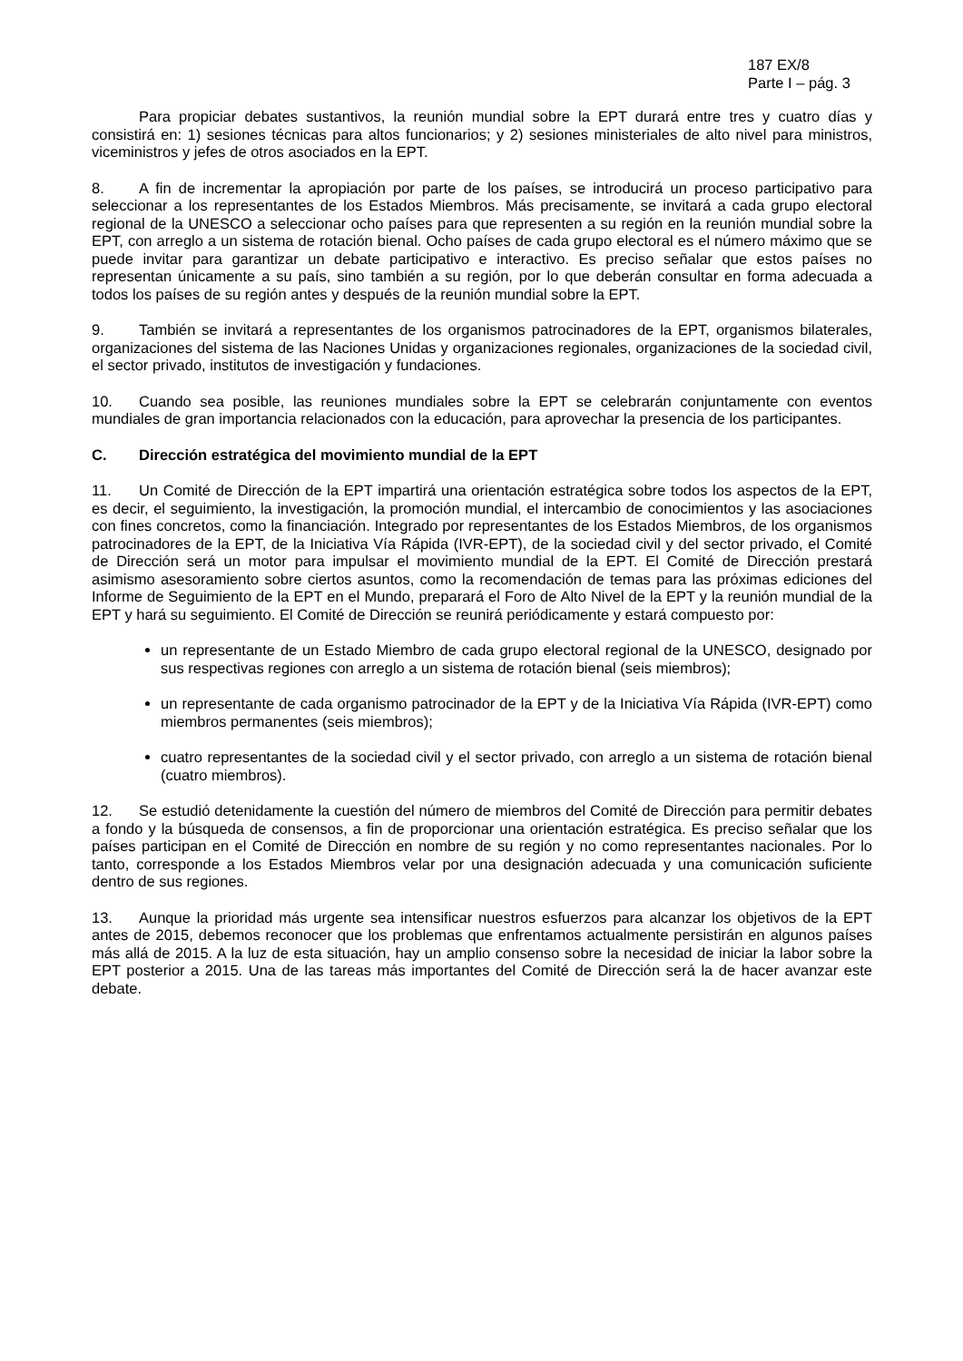187 EX/8
Parte I – pág. 3
Para propiciar debates sustantivos, la reunión mundial sobre la EPT durará entre tres y cuatro días y consistirá en: 1) sesiones técnicas para altos funcionarios; y 2) sesiones ministeriales de alto nivel para ministros, viceministros y jefes de otros asociados en la EPT.
8. A fin de incrementar la apropiación por parte de los países, se introducirá un proceso participativo para seleccionar a los representantes de los Estados Miembros. Más precisamente, se invitará a cada grupo electoral regional de la UNESCO a seleccionar ocho países para que representen a su región en la reunión mundial sobre la EPT, con arreglo a un sistema de rotación bienal. Ocho países de cada grupo electoral es el número máximo que se puede invitar para garantizar un debate participativo e interactivo. Es preciso señalar que estos países no representan únicamente a su país, sino también a su región, por lo que deberán consultar en forma adecuada a todos los países de su región antes y después de la reunión mundial sobre la EPT.
9. También se invitará a representantes de los organismos patrocinadores de la EPT, organismos bilaterales, organizaciones del sistema de las Naciones Unidas y organizaciones regionales, organizaciones de la sociedad civil, el sector privado, institutos de investigación y fundaciones.
10. Cuando sea posible, las reuniones mundiales sobre la EPT se celebrarán conjuntamente con eventos mundiales de gran importancia relacionados con la educación, para aprovechar la presencia de los participantes.
C. Dirección estratégica del movimiento mundial de la EPT
11. Un Comité de Dirección de la EPT impartirá una orientación estratégica sobre todos los aspectos de la EPT, es decir, el seguimiento, la investigación, la promoción mundial, el intercambio de conocimientos y las asociaciones con fines concretos, como la financiación. Integrado por representantes de los Estados Miembros, de los organismos patrocinadores de la EPT, de la Iniciativa Vía Rápida (IVR-EPT), de la sociedad civil y del sector privado, el Comité de Dirección será un motor para impulsar el movimiento mundial de la EPT. El Comité de Dirección prestará asimismo asesoramiento sobre ciertos asuntos, como la recomendación de temas para las próximas ediciones del Informe de Seguimiento de la EPT en el Mundo, preparará el Foro de Alto Nivel de la EPT y la reunión mundial de la EPT y hará su seguimiento. El Comité de Dirección se reunirá periódicamente y estará compuesto por:
un representante de un Estado Miembro de cada grupo electoral regional de la UNESCO, designado por sus respectivas regiones con arreglo a un sistema de rotación bienal (seis miembros);
un representante de cada organismo patrocinador de la EPT y de la Iniciativa Vía Rápida (IVR-EPT) como miembros permanentes (seis miembros);
cuatro representantes de la sociedad civil y el sector privado, con arreglo a un sistema de rotación bienal (cuatro miembros).
12. Se estudió detenidamente la cuestión del número de miembros del Comité de Dirección para permitir debates a fondo y la búsqueda de consensos, a fin de proporcionar una orientación estratégica. Es preciso señalar que los países participan en el Comité de Dirección en nombre de su región y no como representantes nacionales. Por lo tanto, corresponde a los Estados Miembros velar por una designación adecuada y una comunicación suficiente dentro de sus regiones.
13. Aunque la prioridad más urgente sea intensificar nuestros esfuerzos para alcanzar los objetivos de la EPT antes de 2015, debemos reconocer que los problemas que enfrentamos actualmente persistirán en algunos países más allá de 2015. A la luz de esta situación, hay un amplio consenso sobre la necesidad de iniciar la labor sobre la EPT posterior a 2015. Una de las tareas más importantes del Comité de Dirección será la de hacer avanzar este debate.